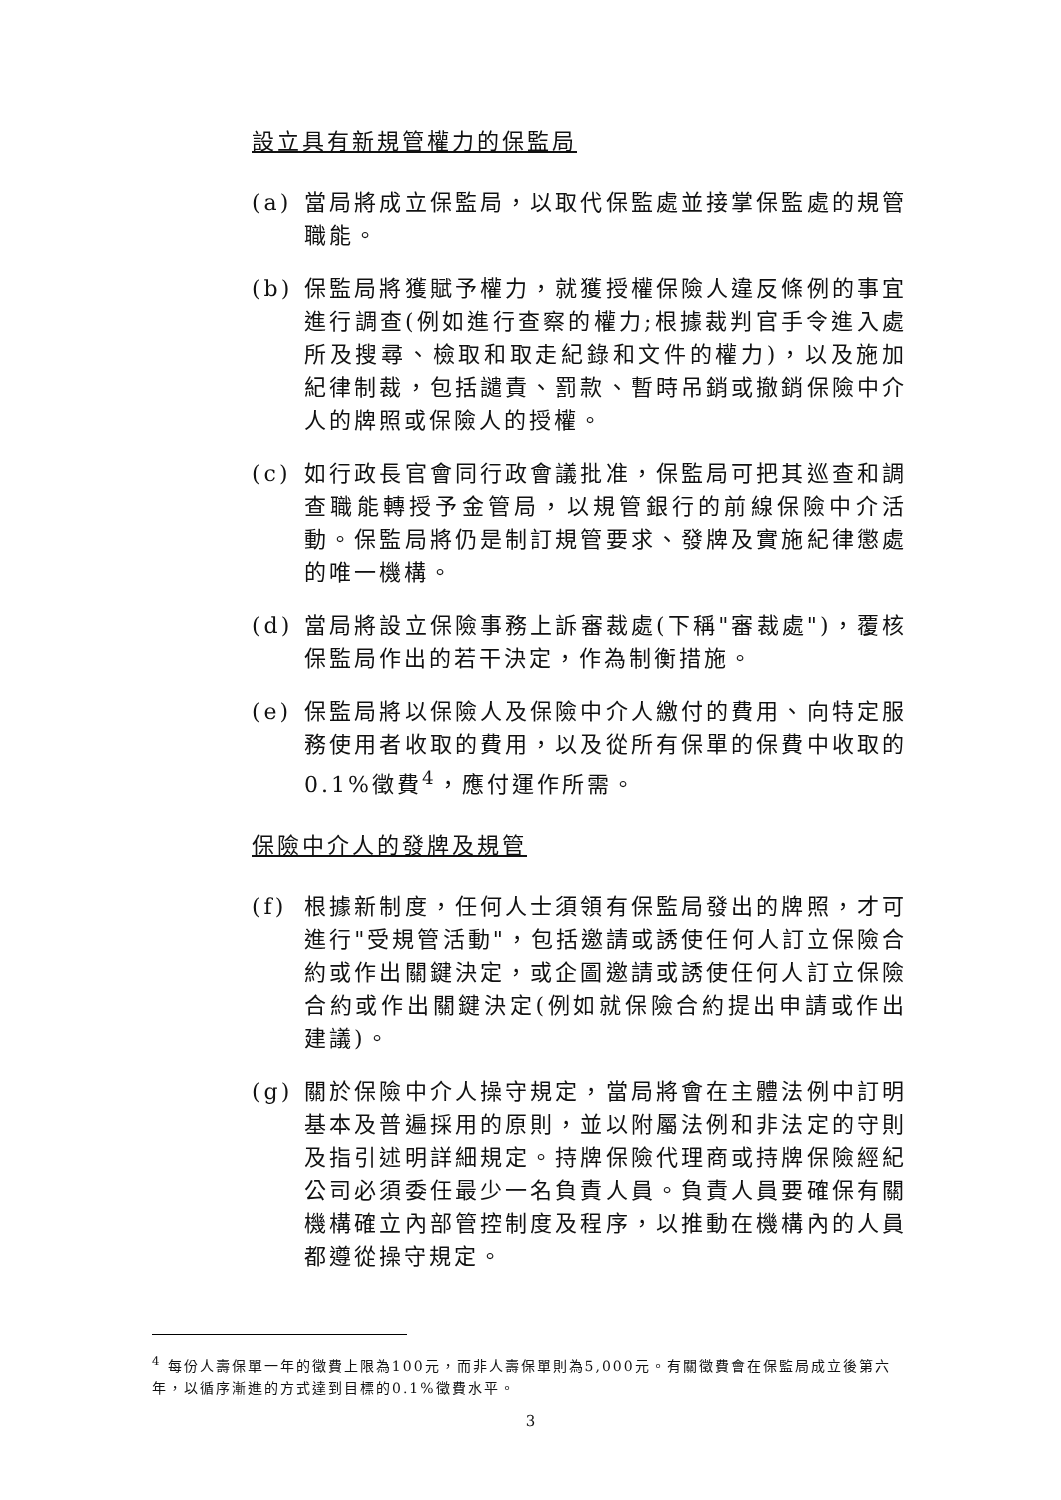設立具有新規管權力的保監局
(a) 當局將成立保監局，以取代保監處並接掌保監處的規管職能。
(b) 保監局將獲賦予權力，就獲授權保險人違反條例的事宜進行調查(例如進行查察的權力;根據裁判官手令進入處所及搜尋、檢取和取走紀錄和文件的權力)，以及施加紀律制裁，包括譴責、罰款、暫時吊銷或撤銷保險中介人的牌照或保險人的授權。
(c) 如行政長官會同行政會議批准，保監局可把其巡查和調查職能轉授予金管局，以規管銀行的前線保險中介活動。保監局將仍是制訂規管要求、發牌及實施紀律懲處的唯一機構。
(d) 當局將設立保險事務上訴審裁處(下稱"審裁處")，覆核保監局作出的若干決定，作為制衡措施。
(e) 保監局將以保險人及保險中介人繳付的費用、向特定服務使用者收取的費用，以及從所有保單的保費中收取的0.1%徵費<sup>4</sup>，應付運作所需。
保險中介人的發牌及規管
(f) 根據新制度，任何人士須領有保監局發出的牌照，才可進行"受規管活動"，包括邀請或誘使任何人訂立保險合約或作出關鍵決定，或企圖邀請或誘使任何人訂立保險合約或作出關鍵決定(例如就保險合約提出申請或作出建議)。
(g) 關於保險中介人操守規定，當局將會在主體法例中訂明基本及普遍採用的原則，並以附屬法例和非法定的守則及指引述明詳細規定。持牌保險代理商或持牌保險經紀公司必須委任最少一名負責人員。負責人員要確保有關機構確立內部管控制度及程序，以推動在機構內的人員都遵從操守規定。
<sup>4</sup> 每份人壽保單一年的徵費上限為100元，而非人壽保單則為5,000元。有關徵費會在保監局成立後第六年，以循序漸進的方式達到目標的0.1%徵費水平。
3